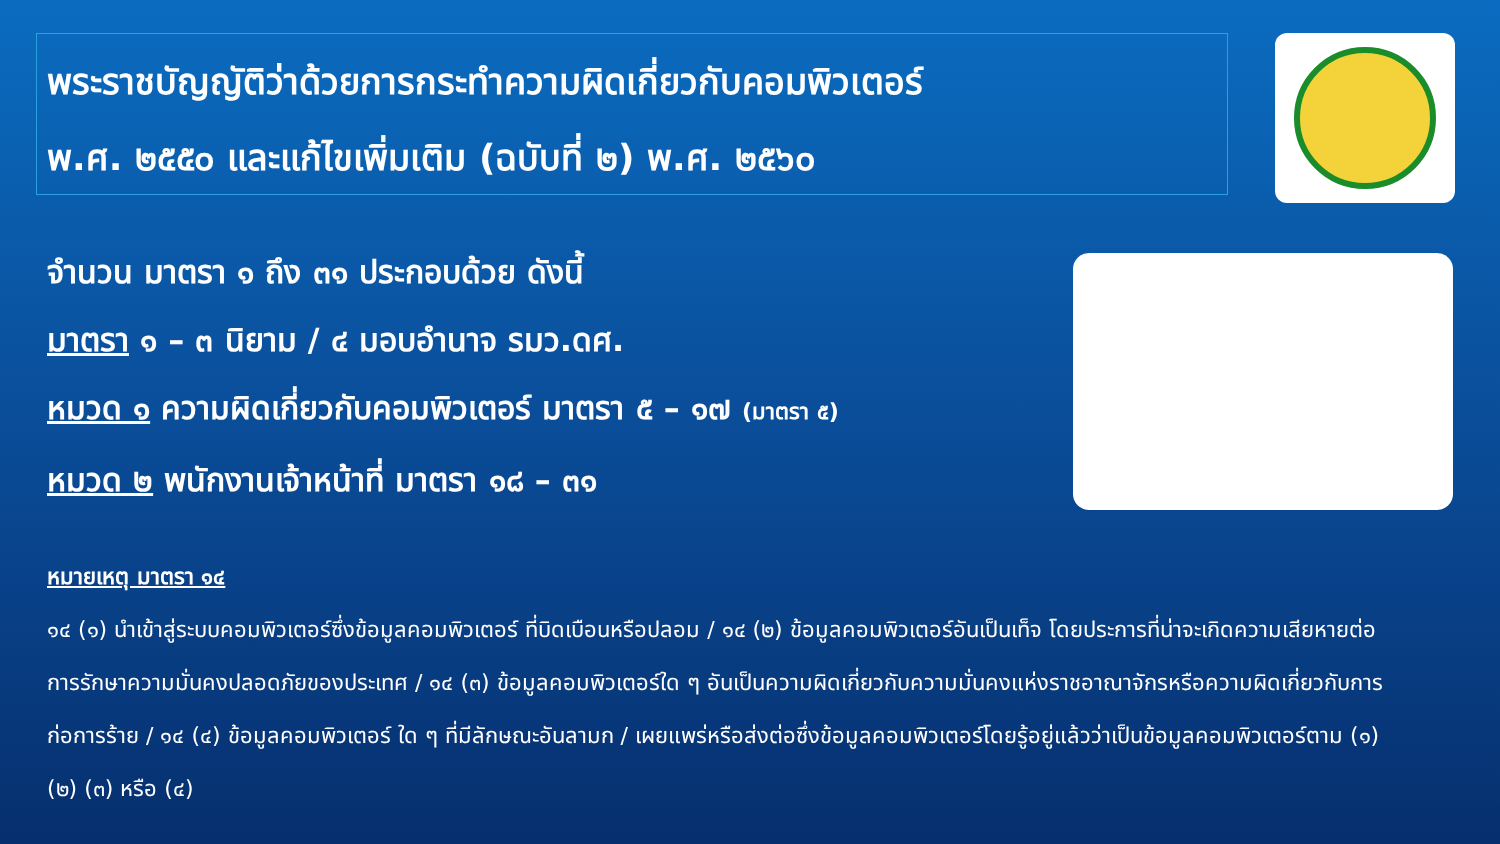พระราชบัญญัติว่าด้วยการกระทำความผิดเกี่ยวกับคอมพิวเตอร์
พ.ศ. ๒๕๕๐ และแก้ไขเพิ่มเติม (ฉบับที่ ๒) พ.ศ. ๒๕๖๐
จำนวน มาตรา ๑ ถึง ๓๑ ประกอบด้วย ดังนี้
มาตรา ๑ – ๓ นิยาม / ๔ มอบอำนาจ รมว.ดศ.
หมวด ๑ ความผิดเกี่ยวกับคอมพิวเตอร์ มาตรา ๕ – ๑๗ (มาตรา ๕)
หมวด ๒ พนักงานเจ้าหน้าที่ มาตรา ๑๘ – ๓๑
หมายเหตุ มาตรา ๑๔
๑๔ (๑) นำเข้าสู่ระบบคอมพิวเตอร์ซึ่งข้อมูลคอมพิวเตอร์ ที่บิดเบือนหรือปลอม / ๑๔ (๒) ข้อมูลคอมพิวเตอร์อันเป็นเท็จ โดยประการที่น่าจะเกิดความเสียหายต่อการรักษาความมั่นคงปลอดภัยของประเทศ / ๑๔ (๓) ข้อมูลคอมพิวเตอร์ใด ๆ อันเป็นความผิดเกี่ยวกับความมั่นคงแห่งราชอาณาจักรหรือความผิดเกี่ยวกับการก่อการร้าย / ๑๔ (๔) ข้อมูลคอมพิวเตอร์ ใด ๆ ที่มีลักษณะอันลามก / เผยแพร่หรือส่งต่อซึ่งข้อมูลคอมพิวเตอร์โดยรู้อยู่แล้วว่าเป็นข้อมูลคอมพิวเตอร์ตาม (๑) (๒) (๓) หรือ (๔)